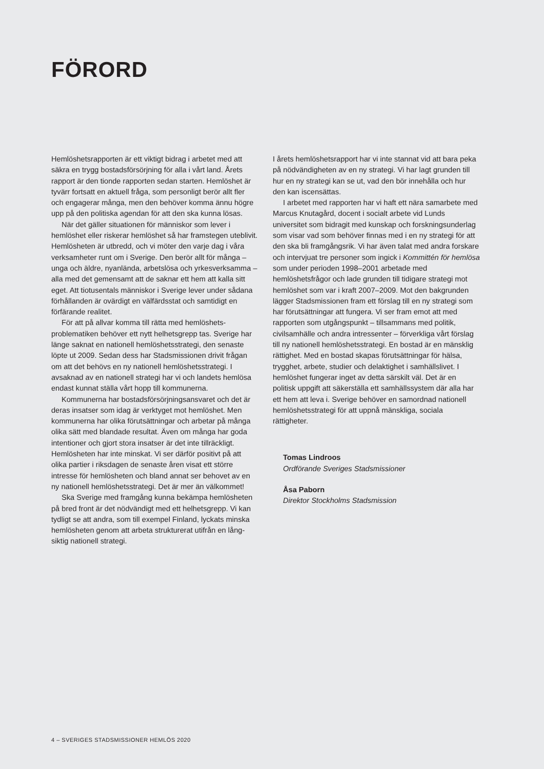FÖRORD
Hemlöshetsrapporten är ett viktigt bidrag i arbetet med att säkra en trygg bostadsförsörjning för alla i vårt land. Årets rapport är den tionde rapporten sedan starten. Hemlöshet är tyvärr fortsatt en aktuell fråga, som personligt berör allt fler och engagerar många, men den behöver komma ännu högre upp på den politiska agendan för att den ska kunna lösas.
När det gäller situationen för människor som lever i hemlöshet eller riskerar hemlöshet så har framstegen ute­blivit. Hemlösheten är utbredd, och vi möter den varje dag i våra verksamheter runt om i Sverige. Den berör allt för många – unga och äldre, nyanlända, arbetslösa och yrkes­verksamma – alla med det gemensamt att de saknar ett hem att kalla sitt eget. Att tiotusentals människor i Sverige lever under sådana förhållanden är ovärdigt en välfärdsstat och samtidigt en förfärande realitet.
För att på allvar komma till rätta med hemlöshets­problematiken behöver ett nytt helhetsgrepp tas. Sverige har länge saknat en nationell hemlöshetsstrategi, den senaste löpte ut 2009. Sedan dess har Stadsmissionen drivit frågan om att det behövs en ny nationell hemlöshetsstrategi. I avsaknad av en nationell strategi har vi och landets hemlösa endast kunnat ställa vårt hopp till kommunerna.
Kommunerna har bostadsförsörjningsansvaret och det är deras insatser som idag är verktyget mot hemlöshet. Men kommunerna har olika förutsättningar och arbetar på många olika sätt med blandade resultat. Även om många har goda intentioner och gjort stora insatser är det inte tillräckligt. Hemlösheten har inte minskat. Vi ser därför positivt på att olika partier i riksdagen de senaste åren visat ett större intresse för hemlösheten och bland annat ser behovet av en ny nationell hemlöshetsstrategi. Det är mer än välkommet!
Ska Sverige med framgång kunna bekämpa hemlösheten på bred front är det nödvändigt med ett helhetsgrepp. Vi kan tydligt se att andra, som till exempel Finland, lyckats minska hemlösheten genom att arbeta strukturerat utifrån en lång­siktig nationell strategi.
I årets hemlöshetsrapport har vi inte stannat vid att bara peka på nödvändigheten av en ny strategi. Vi har lagt grunden till hur en ny strategi kan se ut, vad den bör inne­hålla och hur den kan iscensättas.
I arbetet med rapporten har vi haft ett nära samarbete med Marcus Knutagård, docent i socialt arbete vid Lunds universitet som bidragit med kunskap och forskningsunderlag som visar vad som behöver finnas med i en ny strategi för att den ska bli framgångsrik. Vi har även talat med andra forskare och intervjuat tre personer som ingick i Kommittén för hemlösa som under perioden 1998–2001 arbetade med hemlöshetsfrågor och lade grunden till tidigare strategi mot hemlöshet som var i kraft 2007–2009. Mot den bakgrunden lägger Stadsmissionen fram ett förslag till en ny strategi som har förutsättningar att fungera. Vi ser fram emot att med rapporten som utgångspunkt – tillsammans med politik, civilsamhälle och andra intressenter – förverkliga vårt förslag till ny nationell hemlöshetsstrategi. En bostad är en mänsklig rättighet. Med en bostad skapas förutsätt­ningar för hälsa, trygghet, arbete, studier och delaktighet i samhällslivet. I hemlöshet fungerar inget av detta särskilt väl. Det är en politisk uppgift att säkerställa ett samhälls­system där alla har ett hem att leva i. Sverige behöver en samordnad nationell hemlöshetsstrategi för att uppnå mänskliga, sociala rättigheter.
Tomas Lindroos
Ordförande Sveriges Stadsmissioner
Åsa Paborn
Direktor Stockholms Stadsmission
4 – SVERIGES STADSMISSIONER HEMLÖS 2020